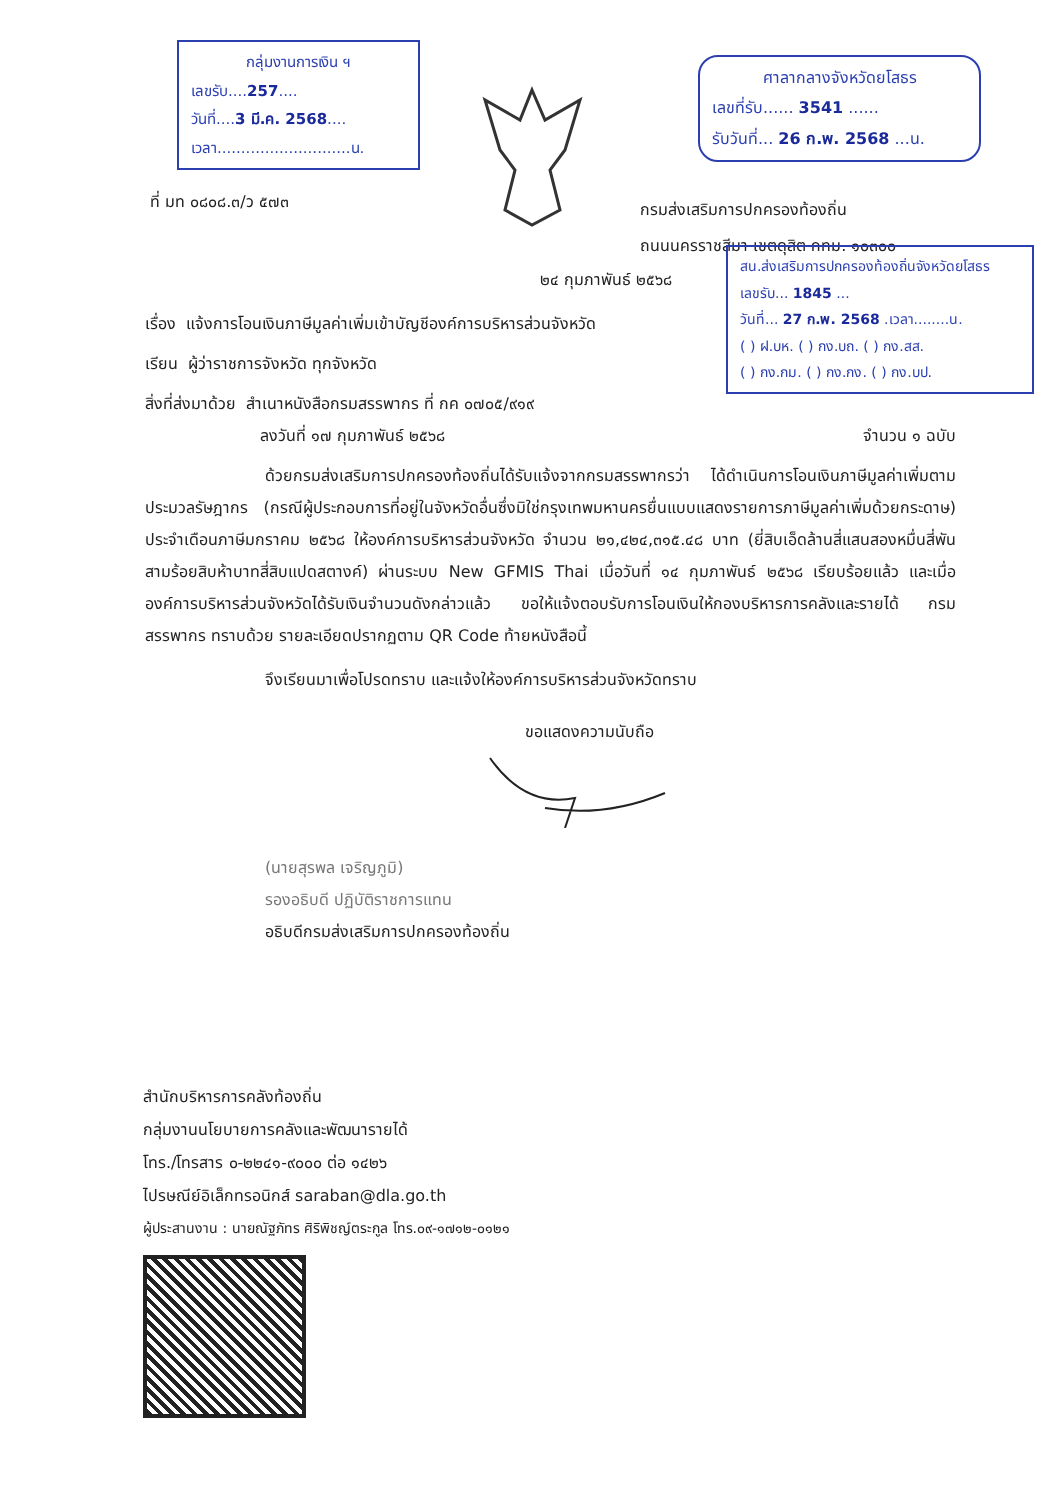กลุ่มงานการเงิน ฯ
เลขรับ....257....
วันที่....3 มี.ค. 2568....
เวลา............................น.
ศาลากลางจังหวัดยโสธร
เลขที่รับ...... 3541 ......
รับวันที่... 26 ก.พ. 2568 ...น.
ที่ มท ๐๘๐๘.๓/ว ๕๗๓
กรมส่งเสริมการปกครองท้องถิ่น
ถนนนครราชสีมา เขตดุสิต กทม. ๑๐๓๐๐
สน.ส่งเสริมการปกครองท้องถิ่นจังหวัดยโสธร
เลขรับ... 1845 ...
วันที่... 27 ก.พ. 2568 .เวลา........น.
( ) ฝ.บห. ( ) กง.บถ. ( ) กง.สส.
( ) กง.กม. ( ) กง.กง. ( ) กง.บป.
๒๔ กุมภาพันธ์ ๒๕๖๘
เรื่อง แจ้งการโอนเงินภาษีมูลค่าเพิ่มเข้าบัญชีองค์การบริหารส่วนจังหวัด
เรียน ผู้ว่าราชการจังหวัด ทุกจังหวัด
สิ่งที่ส่งมาด้วย สำเนาหนังสือกรมสรรพากร ที่ กค ๐๗๐๕/๙๑๙
ลงวันที่ ๑๗ กุมภาพันธ์ ๒๕๖๘ จำนวน ๑ ฉบับ
ด้วยกรมส่งเสริมการปกครองท้องถิ่นได้รับแจ้งจากกรมสรรพากรว่า ได้ดำเนินการโอนเงินภาษีมูลค่าเพิ่มตามประมวลรัษฎากร (กรณีผู้ประกอบการที่อยู่ในจังหวัดอื่นซึ่งมิใช่กรุงเทพมหานครยื่นแบบแสดงรายการภาษีมูลค่าเพิ่มด้วยกระดาษ) ประจำเดือนภาษีมกราคม ๒๕๖๘ ให้องค์การบริหารส่วนจังหวัด จำนวน ๒๑,๔๒๔,๓๑๕.๔๘ บาท (ยี่สิบเอ็ดล้านสี่แสนสองหมื่นสี่พันสามร้อยสิบห้าบาทสี่สิบแปดสตางค์) ผ่านระบบ New GFMIS Thai เมื่อวันที่ ๑๔ กุมภาพันธ์ ๒๕๖๘ เรียบร้อยแล้ว และเมื่อองค์การบริหารส่วนจังหวัดได้รับเงินจำนวนดังกล่าวแล้ว ขอให้แจ้งตอบรับการโอนเงินให้กองบริหารการคลังและรายได้ กรมสรรพากร ทราบด้วย รายละเอียดปรากฏตาม QR Code ท้ายหนังสือนี้
จึงเรียนมาเพื่อโปรดทราบ และแจ้งให้องค์การบริหารส่วนจังหวัดทราบ
ขอแสดงความนับถือ
(นายสุรพล เจริญภูมิ)
รองอธิบดี ปฏิบัติราชการแทน
อธิบดีกรมส่งเสริมการปกครองท้องถิ่น
สำนักบริหารการคลังท้องถิ่น
กลุ่มงานนโยบายการคลังและพัฒนารายได้
โทร./โทรสาร ๐-๒๒๔๑-๙๐๐๐ ต่อ ๑๔๒๖
ไปรษณีย์อิเล็กทรอนิกส์ saraban@dla.go.th
ผู้ประสานงาน : นายณัฐภัทร ศิริพิชญ์ตระกูล โทร.๐๙-๑๗๑๒-๐๑๒๑